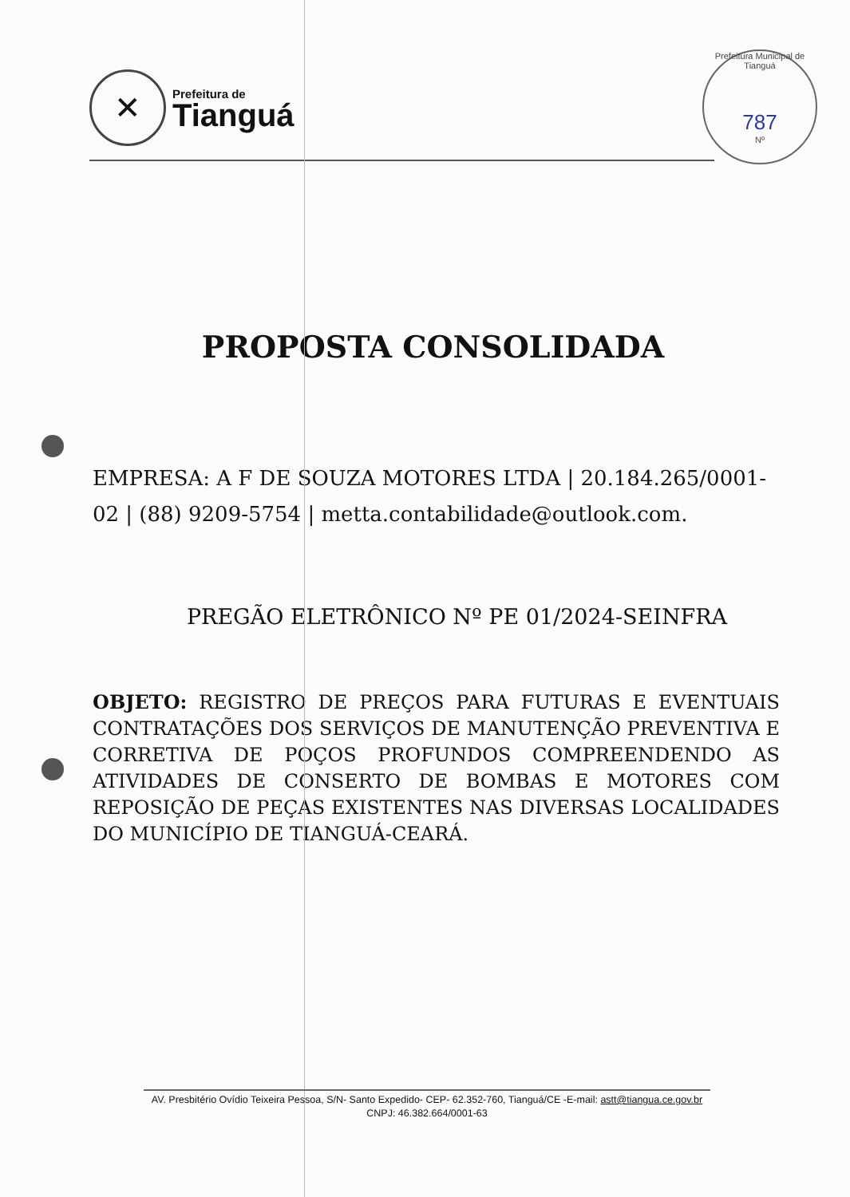✕
Prefeitura de
Tianguá
Prefeitura Municipal de Tianguá
787
Nº
PROPOSTA CONSOLIDADA
EMPRESA: A F DE SOUZA MOTORES LTDA | 20.184.265/0001-02 | (88) 9209-5754 | metta.contabilidade@outlook.com.
PREGÃO ELETRÔNICO Nº PE 01/2024-SEINFRA
OBJETO: REGISTRO DE PREÇOS PARA FUTURAS E EVENTUAIS CONTRATAÇÕES DOS SERVIÇOS DE MANUTENÇÃO PREVENTIVA E CORRETIVA DE POÇOS PROFUNDOS COMPREENDENDO AS ATIVIDADES DE CONSERTO DE BOMBAS E MOTORES COM REPOSIÇÃO DE PEÇAS EXISTENTES NAS DIVERSAS LOCALIDADES DO MUNICÍPIO DE TIANGUÁ-CEARÁ.
AV. Presbitério Ovídio Teixeira Pessoa, S/N- Santo Expedido- CEP- 62.352-760, Tianguá/CE -E-mail: astt@tiangua.ce.gov.br
CNPJ: 46.382.664/0001-63